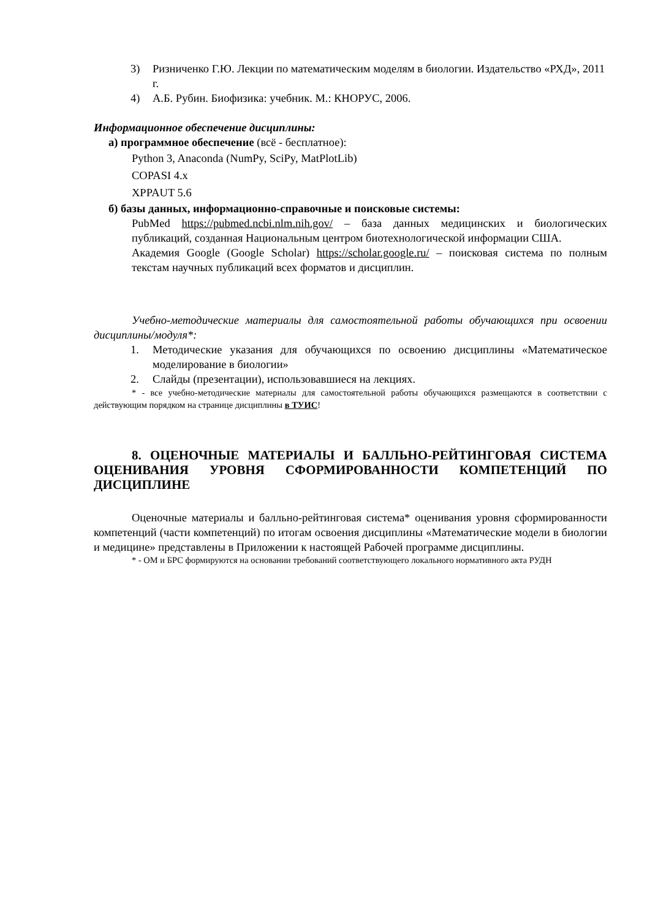3) Ризниченко Г.Ю. Лекции по математическим моделям в биологии. Издательство «РХД», 2011 г.
4) А.Б. Рубин. Биофизика: учебник. М.: КНОРУС, 2006.
Информационное обеспечение дисциплины:
а) программное обеспечение (всё - бесплатное):
Python 3, Anaconda (NumPy, SciPy, MatPlotLib)
COPASI 4.x
XPPAUT 5.6
б) базы данных, информационно-справочные и поисковые системы:
PubMed https://pubmed.ncbi.nlm.nih.gov/ – база данных медицинских и биологических публикаций, созданная Национальным центром биотехнологической информации США.
Академия Google (Google Scholar) https://scholar.google.ru/ – поисковая система по полным текстам научных публикаций всех форматов и дисциплин.
Учебно-методические материалы для самостоятельной работы обучающихся при освоении дисциплины/модуля*:
1. Методические указания для обучающихся по освоению дисциплины «Математическое моделирование в биологии»
2. Слайды (презентации), использовавшиеся на лекциях.
* - все учебно-методические материалы для самостоятельной работы обучающихся размещаются в соответствии с действующим порядком на странице дисциплины в ТУИС!
8. ОЦЕНОЧНЫЕ МАТЕРИАЛЫ И БАЛЛЬНО-РЕЙТИНГОВАЯ СИСТЕМА ОЦЕНИВАНИЯ УРОВНЯ СФОРМИРОВАННОСТИ КОМПЕТЕНЦИЙ ПО ДИСЦИПЛИНЕ
Оценочные материалы и балльно-рейтинговая система* оценивания уровня сформированности компетенций (части компетенций) по итогам освоения дисциплины «Математические модели в биологии и медицине» представлены в Приложении к настоящей Рабочей программе дисциплины.
* - ОМ и БРС формируются на основании требований соответствующего локального нормативного акта РУДН